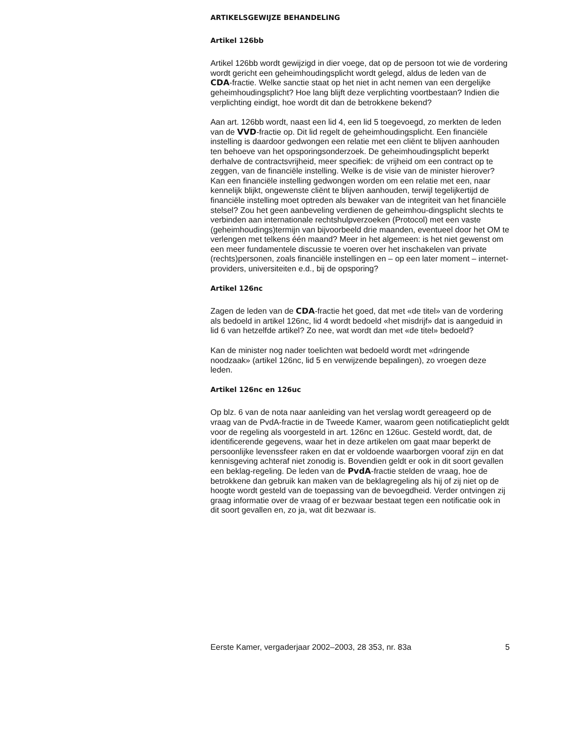ARTIKELSGEWIJZE BEHANDELING
Artikel 126bb
Artikel 126bb wordt gewijzigd in dier voege, dat op de persoon tot wie de vordering wordt gericht een geheimhoudingsplicht wordt gelegd, aldus de leden van de CDA-fractie. Welke sanctie staat op het niet in acht nemen van een dergelijke geheimhoudingsplicht? Hoe lang blijft deze verplichting voortbestaan? Indien die verplichting eindigt, hoe wordt dit dan de betrokkene bekend?
Aan art. 126bb wordt, naast een lid 4, een lid 5 toegevoegd, zo merkten de leden van de VVD-fractie op. Dit lid regelt de geheimhoudingsplicht. Een financiële instelling is daardoor gedwongen een relatie met een cliënt te blijven aanhouden ten behoeve van het opsporingsonderzoek. De geheimhoudingsplicht beperkt derhalve de contractsvrijheid, meer specifiek: de vrijheid om een contract op te zeggen, van de financiële instelling. Welke is de visie van de minister hierover? Kan een financiële instelling gedwongen worden om een relatie met een, naar kennelijk blijkt, ongewenste cliënt te blijven aanhouden, terwijl tegelijkertijd de financiële instelling moet optreden als bewaker van de integriteit van het financiële stelsel? Zou het geen aanbeveling verdienen de geheimhou-dingsplicht slechts te verbinden aan internationale rechtshulpverzoeken (Protocol) met een vaste (geheimhoudings)termijn van bijvoorbeeld drie maanden, eventueel door het OM te verlengen met telkens één maand? Meer in het algemeen: is het niet gewenst om een meer fundamentele discussie te voeren over het inschakelen van private (rechts)personen, zoals financiële instellingen en – op een later moment – internet-providers, universiteiten e.d., bij de opsporing?
Artikel 126nc
Zagen de leden van de CDA-fractie het goed, dat met «de titel» van de vordering als bedoeld in artikel 126nc, lid 4 wordt bedoeld «het misdrijf» dat is aangeduid in lid 6 van hetzelfde artikel? Zo nee, wat wordt dan met «de titel» bedoeld?
Kan de minister nog nader toelichten wat bedoeld wordt met «dringende noodzaak» (artikel 126nc, lid 5 en verwijzende bepalingen), zo vroegen deze leden.
Artikel 126nc en 126uc
Op blz. 6 van de nota naar aanleiding van het verslag wordt gereageerd op de vraag van de PvdA-fractie in de Tweede Kamer, waarom geen notificatieplicht geldt voor de regeling als voorgesteld in art. 126nc en 126uc. Gesteld wordt, dat, de identificerende gegevens, waar het in deze artikelen om gaat maar beperkt de persoonlijke levenssfeer raken en dat er voldoende waarborgen vooraf zijn en dat kennisgeving achteraf niet zonodig is. Bovendien geldt er ook in dit soort gevallen een beklag-regeling. De leden van de PvdA-fractie stelden de vraag, hoe de betrokkene dan gebruik kan maken van de beklagregeling als hij of zij niet op de hoogte wordt gesteld van de toepassing van de bevoegdheid. Verder ontvingen zij graag informatie over de vraag of er bezwaar bestaat tegen een notificatie ook in dit soort gevallen en, zo ja, wat dit bezwaar is.
Eerste Kamer, vergaderjaar 2002–2003, 28 353, nr. 83a 5